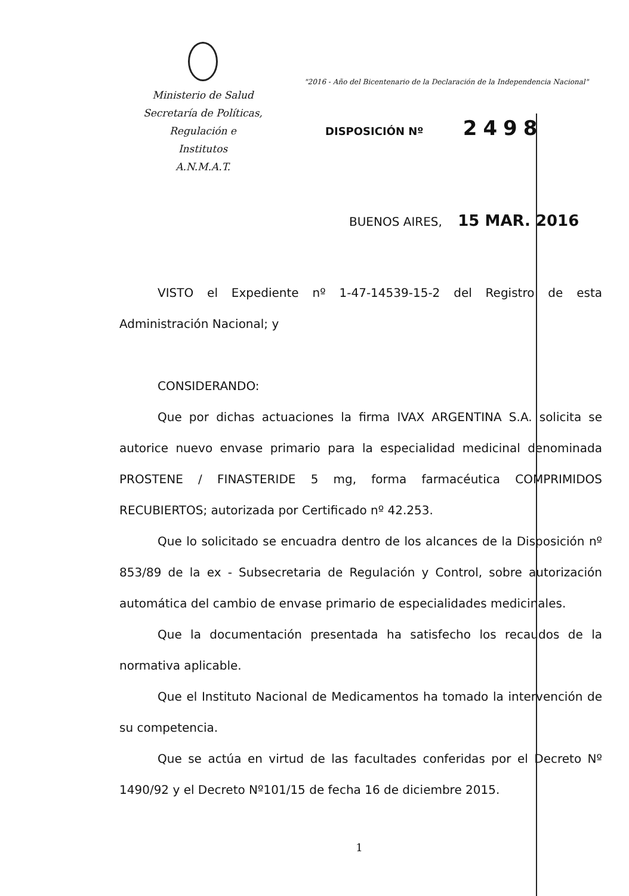Ministerio de Salud
Secretaría de Políticas, Regulación e
Institutos
A.N.M.A.T.
"2016 - Año del Bicentenario de la Declaración de la Independencia Nacional"
DISPOSICIÓN Nº 2498
BUENOS AIRES, 15 MAR. 2016
VISTO el Expediente nº 1-47-14539-15-2 del Registro de esta Administración Nacional; y
CONSIDERANDO:
Que por dichas actuaciones la firma IVAX ARGENTINA S.A. solicita se autorice nuevo envase primario para la especialidad medicinal denominada PROSTENE / FINASTERIDE 5 mg, forma farmacéutica COMPRIMIDOS RECUBIERTOS; autorizada por Certificado nº 42.253.
Que lo solicitado se encuadra dentro de los alcances de la Disposición nº 853/89 de la ex - Subsecretaria de Regulación y Control, sobre autorización automática del cambio de envase primario de especialidades medicinales.
Que la documentación presentada ha satisfecho los recaudos de la normativa aplicable.
Que el Instituto Nacional de Medicamentos ha tomado la intervención de su competencia.
Que se actúa en virtud de las facultades conferidas por el Decreto Nº 1490/92 y el Decreto Nº101/15 de fecha 16 de diciembre 2015.
1